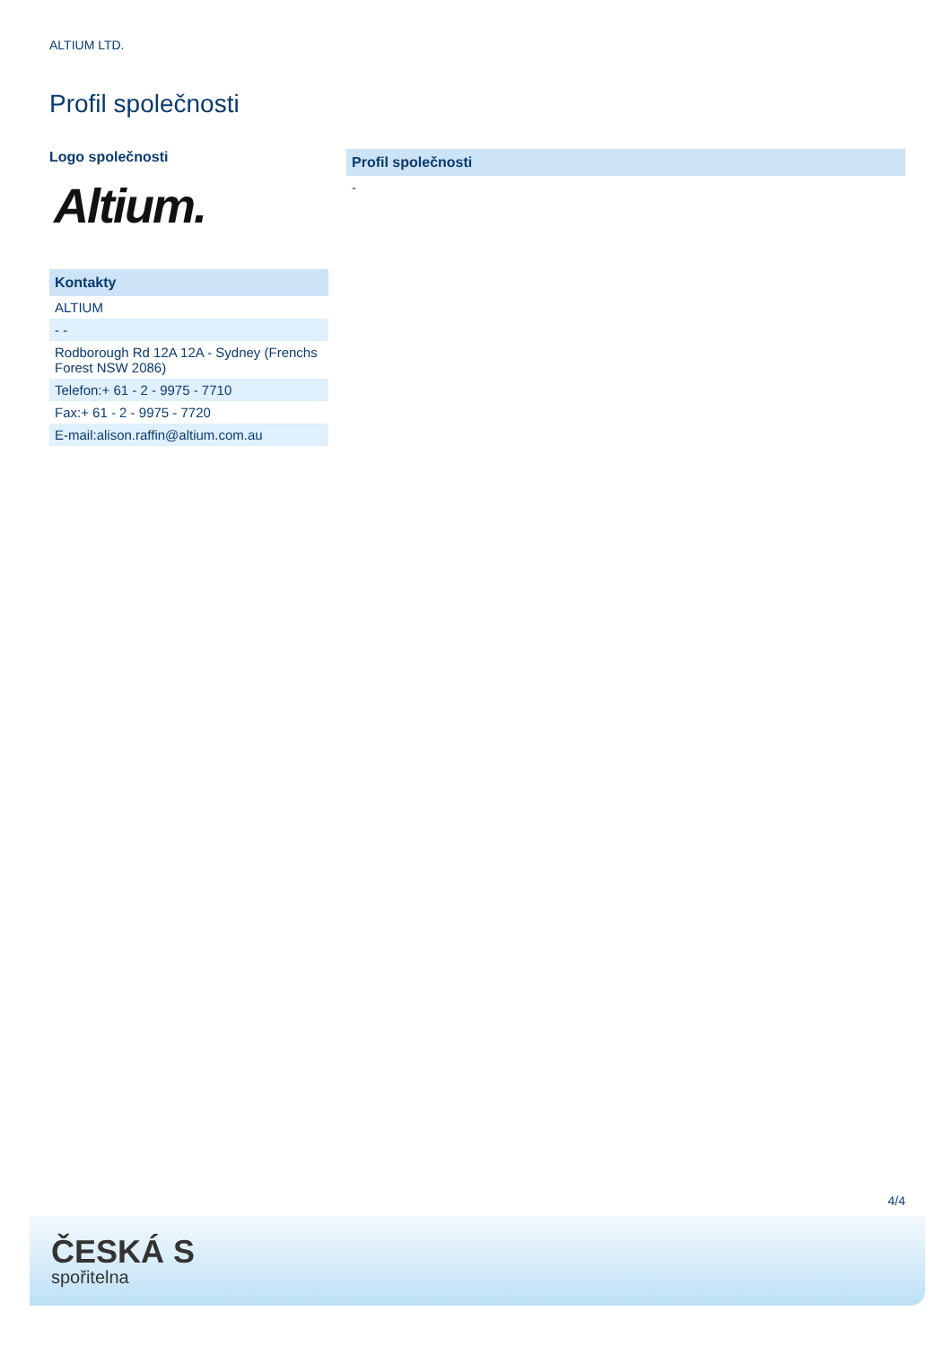ALTIUM LTD.
Profil společnosti
Logo společnosti
Altium.
| Kontakty |
| --- |
| ALTIUM |
| - - |
| Rodborough Rd 12A 12A - Sydney (Frenchs Forest NSW 2086) |
| Telefon:+ 61 - 2 - 9975 - 7710 |
| Fax:+ 61 - 2 - 9975 - 7720 |
| E-mail:alison.raffin@altium.com.au |
| Profil společnosti |
| --- |
| - |
4/4
ČESKÁ S
spořitelna